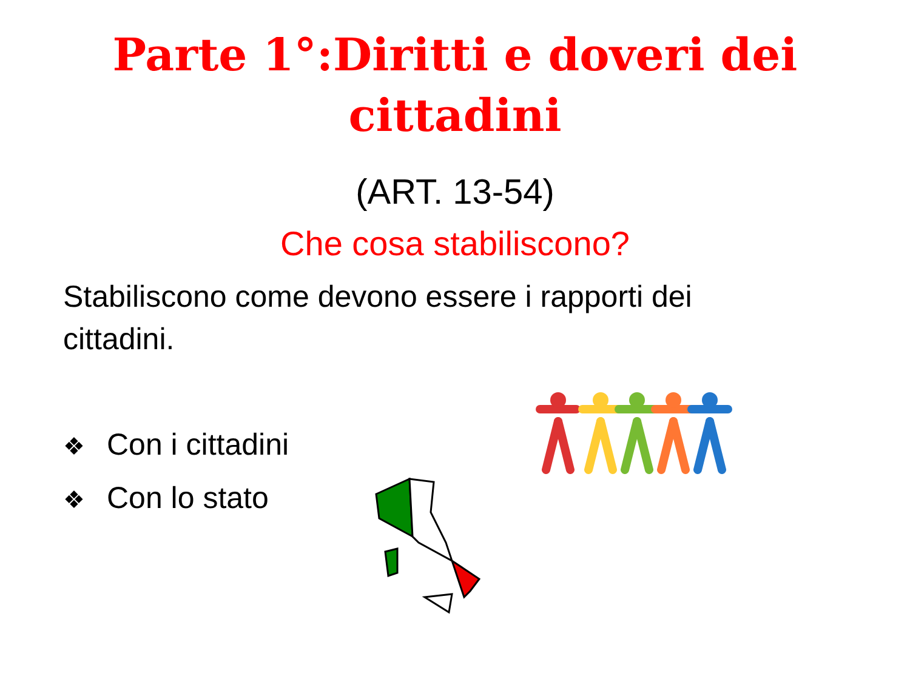Parte 1°:Diritti e doveri dei
cittadini
(ART. 13-54)
Che cosa stabiliscono?
Stabiliscono come devono essere i rapporti dei cittadini.
❖ Con i cittadini
❖ Con lo stato